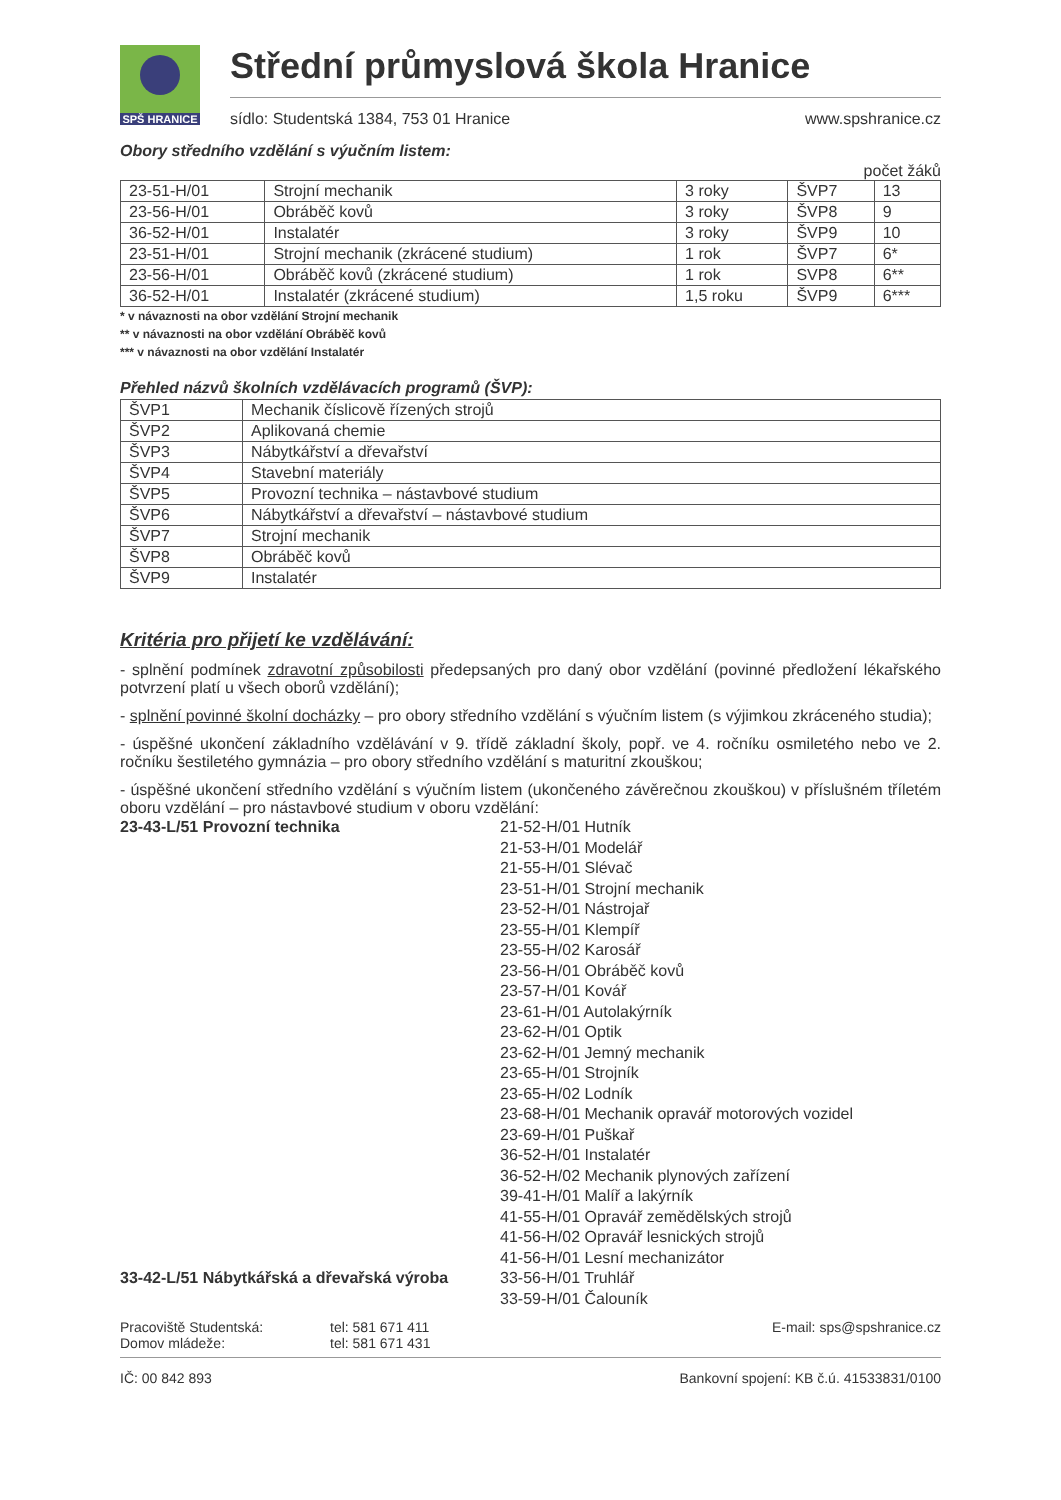SPŠ HRANICE
Střední průmyslová škola Hranice
sídlo: Studentská 1384, 753 01 Hranice www.spshranice.cz
Obory středního vzdělání s výučním listem:
počet žáků
| 23-51-H/01 | Strojní mechanik | 3 roky | ŠVP7 | 13 |
| 23-56-H/01 | Obráběč kovů | 3 roky | ŠVP8 | 9 |
| 36-52-H/01 | Instalatér | 3 roky | ŠVP9 | 10 |
| 23-51-H/01 | Strojní mechanik (zkrácené studium) | 1 rok | ŠVP7 | 6* |
| 23-56-H/01 | Obráběč kovů (zkrácené studium) | 1 rok | SVP8 | 6** |
| 36-52-H/01 | Instalatér (zkrácené studium) | 1,5 roku | ŠVP9 | 6*** |
* v návaznosti na obor vzdělání Strojní mechanik
** v návaznosti na obor vzdělání Obráběč kovů
*** v návaznosti na obor vzdělání Instalatér
Přehled názvů školních vzdělávacích programů (ŠVP):
| ŠVP1 | Mechanik číslicově řízených strojů |
| ŠVP2 | Aplikovaná chemie |
| ŠVP3 | Nábytkářství a dřevařství |
| ŠVP4 | Stavební materiály |
| ŠVP5 | Provozní technika – nástavbové studium |
| ŠVP6 | Nábytkářství a dřevařství – nástavbové studium |
| ŠVP7 | Strojní mechanik |
| ŠVP8 | Obráběč kovů |
| ŠVP9 | Instalatér |
Kritéria pro přijetí ke vzdělávání:
- splnění podmínek zdravotní způsobilosti předepsaných pro daný obor vzdělání (povinné předložení lékařského potvrzení platí u všech oborů vzdělání);
- splnění povinné školní docházky – pro obory středního vzdělání s výučním listem (s výjimkou zkráceného studia);
- úspěšné ukončení základního vzdělávání v 9. třídě základní školy, popř. ve 4. ročníku osmiletého nebo ve 2. ročníku šestiletého gymnázia – pro obory středního vzdělání s maturitní zkouškou;
- úspěšné ukončení středního vzdělání s výučním listem (ukončeného závěrečnou zkouškou) v příslušném tříletém oboru vzdělání – pro nástavbové studium v oboru vzdělání:
23-43-L/51 Provozní technika
21-52-H/01 Hutník
21-53-H/01 Modelář
21-55-H/01 Slévač
23-51-H/01 Strojní mechanik
23-52-H/01 Nástrojař
23-55-H/01 Klempíř
23-55-H/02 Karosář
23-56-H/01 Obráběč kovů
23-57-H/01 Kovář
23-61-H/01 Autolakýrník
23-62-H/01 Optik
23-62-H/01 Jemný mechanik
23-65-H/01 Strojník
23-65-H/02 Lodník
23-68-H/01 Mechanik opravář motorových vozidel
23-69-H/01 Puškař
36-52-H/01 Instalatér
36-52-H/02 Mechanik plynových zařízení
39-41-H/01 Malíř a lakýrník
41-55-H/01 Opravář zemědělských strojů
41-56-H/02 Opravář lesnických strojů
41-56-H/01 Lesní mechanizátor
33-42-L/51 Nábytkářská a dřevařská výroba
33-56-H/01 Truhlář
33-59-H/01 Čalouník
Pracoviště Studentská:
Domov mládeže:
tel: 581 671 411
tel: 581 671 431
E-mail: sps@spshranice.cz
IČ: 00 842 893 Bankovní spojení: KB č.ú. 41533831/0100